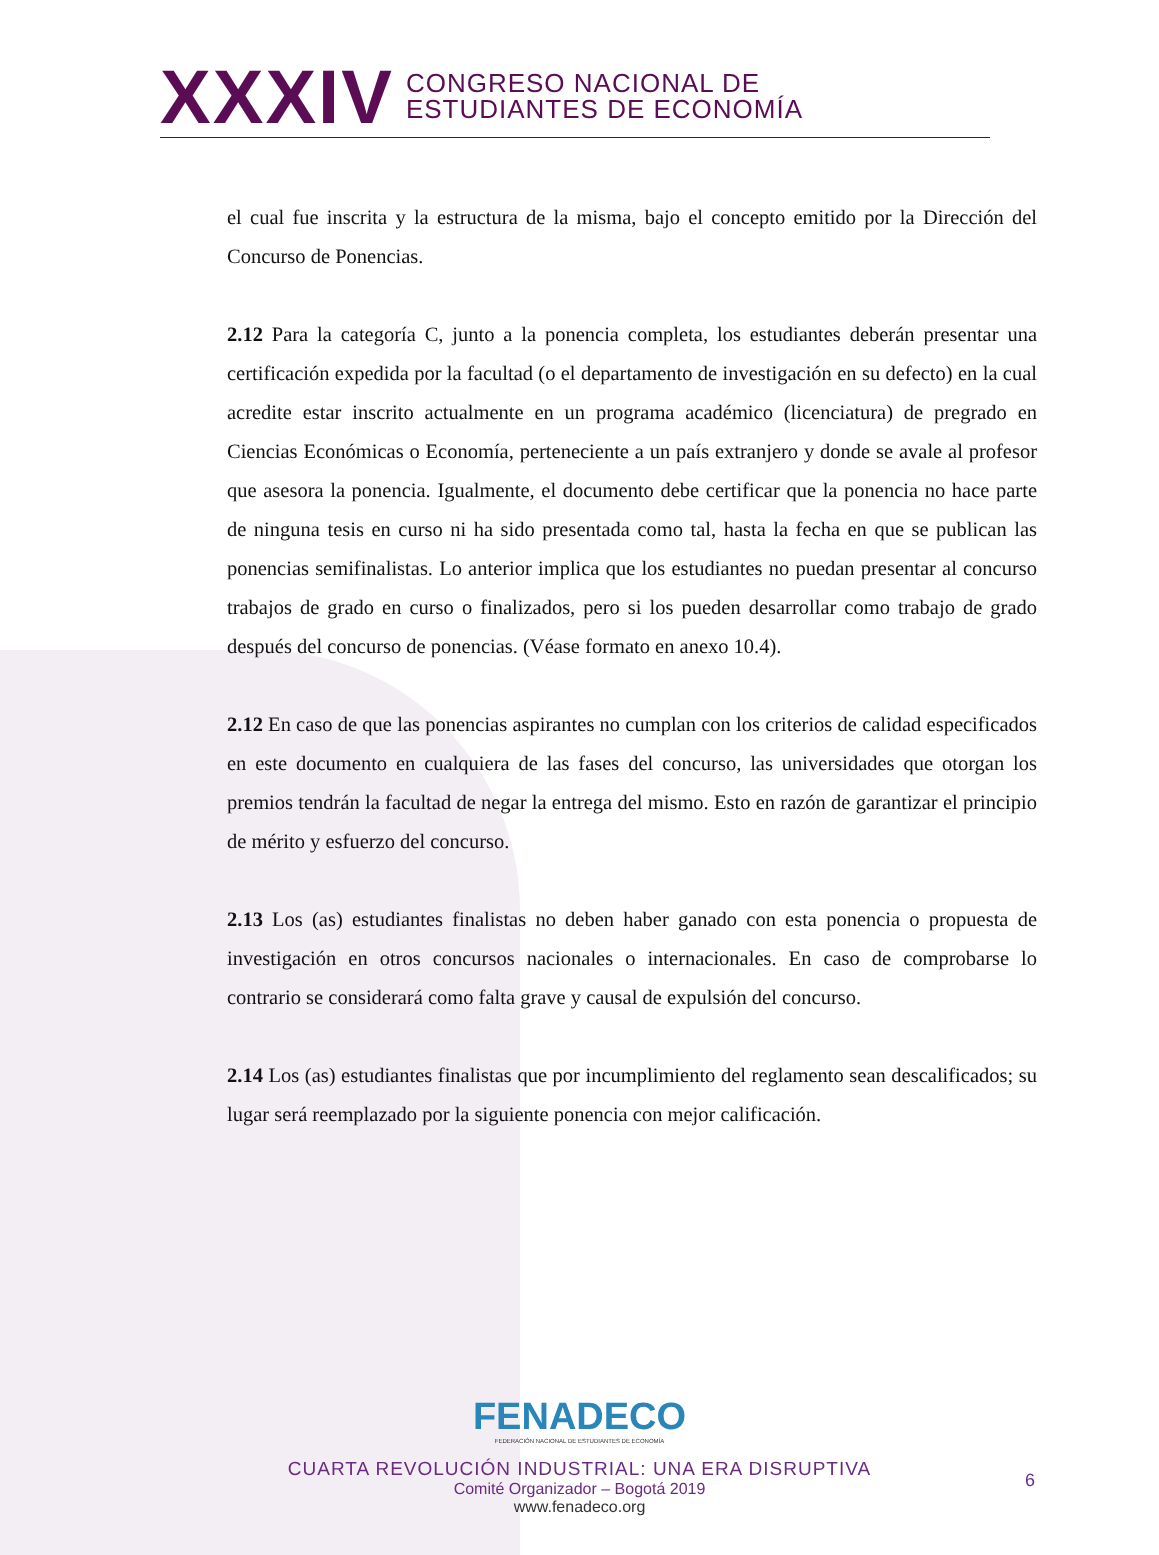XXXIV CONGRESO NACIONAL DE
ESTUDIANTES DE ECONOMÍA
el cual fue inscrita y la estructura de la misma, bajo el concepto emitido por la Dirección del Concurso de Ponencias.
2.12 Para la categoría C, junto a la ponencia completa, los estudiantes deberán presentar una certificación expedida por la facultad (o el departamento de investigación en su defecto) en la cual acredite estar inscrito actualmente en un programa académico (licenciatura) de pregrado en Ciencias Económicas o Economía, perteneciente a un país extranjero y donde se avale al profesor que asesora la ponencia. Igualmente, el documento debe certificar que la ponencia no hace parte de ninguna tesis en curso ni ha sido presentada como tal, hasta la fecha en que se publican las ponencias semifinalistas. Lo anterior implica que los estudiantes no puedan presentar al concurso trabajos de grado en curso o finalizados, pero si los pueden desarrollar como trabajo de grado después del concurso de ponencias. (Véase formato en anexo 10.4).
2.12 En caso de que las ponencias aspirantes no cumplan con los criterios de calidad especificados en este documento en cualquiera de las fases del concurso, las universidades que otorgan los premios tendrán la facultad de negar la entrega del mismo. Esto en razón de garantizar el principio de mérito y esfuerzo del concurso.
2.13 Los (as) estudiantes finalistas no deben haber ganado con esta ponencia o propuesta de investigación en otros concursos nacionales o internacionales. En caso de comprobarse lo contrario se considerará como falta grave y causal de expulsión del concurso.
2.14 Los (as) estudiantes finalistas que por incumplimiento del reglamento sean descalificados; su lugar será reemplazado por la siguiente ponencia con mejor calificación.
FENADECO
FEDERACIÓN NACIONAL DE ESTUDIANTES DE ECONOMÍA
CUARTA REVOLUCIÓN INDUSTRIAL: UNA ERA DISRUPTIVA
Comité Organizador – Bogotá 2019
www.fenadeco.org
6